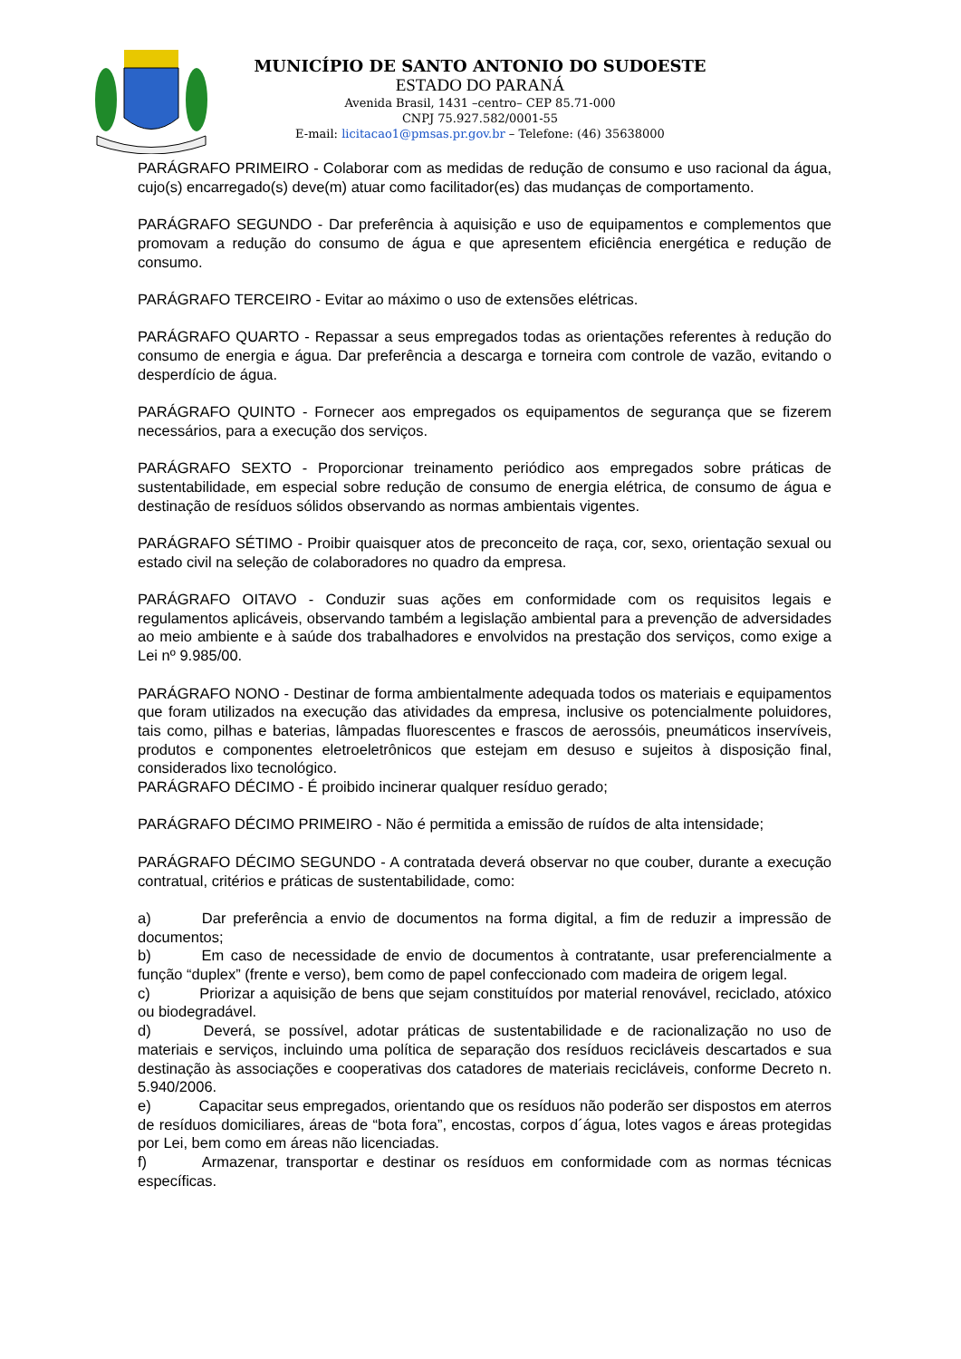MUNICÍPIO DE SANTO ANTONIO DO SUDOESTE
ESTADO DO PARANÁ
Avenida Brasil, 1431 –centro– CEP 85.71-000
CNPJ 75.927.582/0001-55
E-mail: licitacao1@pmsas.pr.gov.br – Telefone: (46) 35638000
PARÁGRAFO PRIMEIRO - Colaborar com as medidas de redução de consumo e uso racional da água, cujo(s) encarregado(s) deve(m) atuar como facilitador(es) das mudanças de comportamento.
PARÁGRAFO SEGUNDO - Dar preferência à aquisição e uso de equipamentos e complementos que promovam a redução do consumo de água e que apresentem eficiência energética e redução de consumo.
PARÁGRAFO TERCEIRO - Evitar ao máximo o uso de extensões elétricas.
PARÁGRAFO QUARTO - Repassar a seus empregados todas as orientações referentes à redução do consumo de energia e água. Dar preferência a descarga e torneira com controle de vazão, evitando o desperdício de água.
PARÁGRAFO QUINTO - Fornecer aos empregados os equipamentos de segurança que se fizerem necessários, para a execução dos serviços.
PARÁGRAFO SEXTO - Proporcionar treinamento periódico aos empregados sobre práticas de sustentabilidade, em especial sobre redução de consumo de energia elétrica, de consumo de água e destinação de resíduos sólidos observando as normas ambientais vigentes.
PARÁGRAFO SÉTIMO - Proibir quaisquer atos de preconceito de raça, cor, sexo, orientação sexual ou estado civil na seleção de colaboradores no quadro da empresa.
PARÁGRAFO OITAVO - Conduzir suas ações em conformidade com os requisitos legais e regulamentos aplicáveis, observando também a legislação ambiental para a prevenção de adversidades ao meio ambiente e à saúde dos trabalhadores e envolvidos na prestação dos serviços, como exige a Lei nº 9.985/00.
PARÁGRAFO NONO - Destinar de forma ambientalmente adequada todos os materiais e equipamentos que foram utilizados na execução das atividades da empresa, inclusive os potencialmente poluidores, tais como, pilhas e baterias, lâmpadas fluorescentes e frascos de aerossóis, pneumáticos inservíveis, produtos e componentes eletroeletrônicos que estejam em desuso e sujeitos à disposição final, considerados lixo tecnológico.
PARÁGRAFO DÉCIMO - É proibido incinerar qualquer resíduo gerado;
PARÁGRAFO DÉCIMO PRIMEIRO - Não é permitida a emissão de ruídos de alta intensidade;
PARÁGRAFO DÉCIMO SEGUNDO - A contratada deverá observar no que couber, durante a execução contratual, critérios e práticas de sustentabilidade, como:
a) Dar preferência a envio de documentos na forma digital, a fim de reduzir a impressão de documentos;
b) Em caso de necessidade de envio de documentos à contratante, usar preferencialmente a função “duplex” (frente e verso), bem como de papel confeccionado com madeira de origem legal.
c) Priorizar a aquisição de bens que sejam constituídos por material renovável, reciclado, atóxico ou biodegradável.
d) Deverá, se possível, adotar práticas de sustentabilidade e de racionalização no uso de materiais e serviços, incluindo uma política de separação dos resíduos recicláveis descartados e sua destinação às associações e cooperativas dos catadores de materiais recicláveis, conforme Decreto n. 5.940/2006.
e) Capacitar seus empregados, orientando que os resíduos não poderão ser dispostos em aterros de resíduos domiciliares, áreas de “bota fora”, encostas, corpos d´água, lotes vagos e áreas protegidas por Lei, bem como em áreas não licenciadas.
f) Armazenar, transportar e destinar os resíduos em conformidade com as normas técnicas específicas.